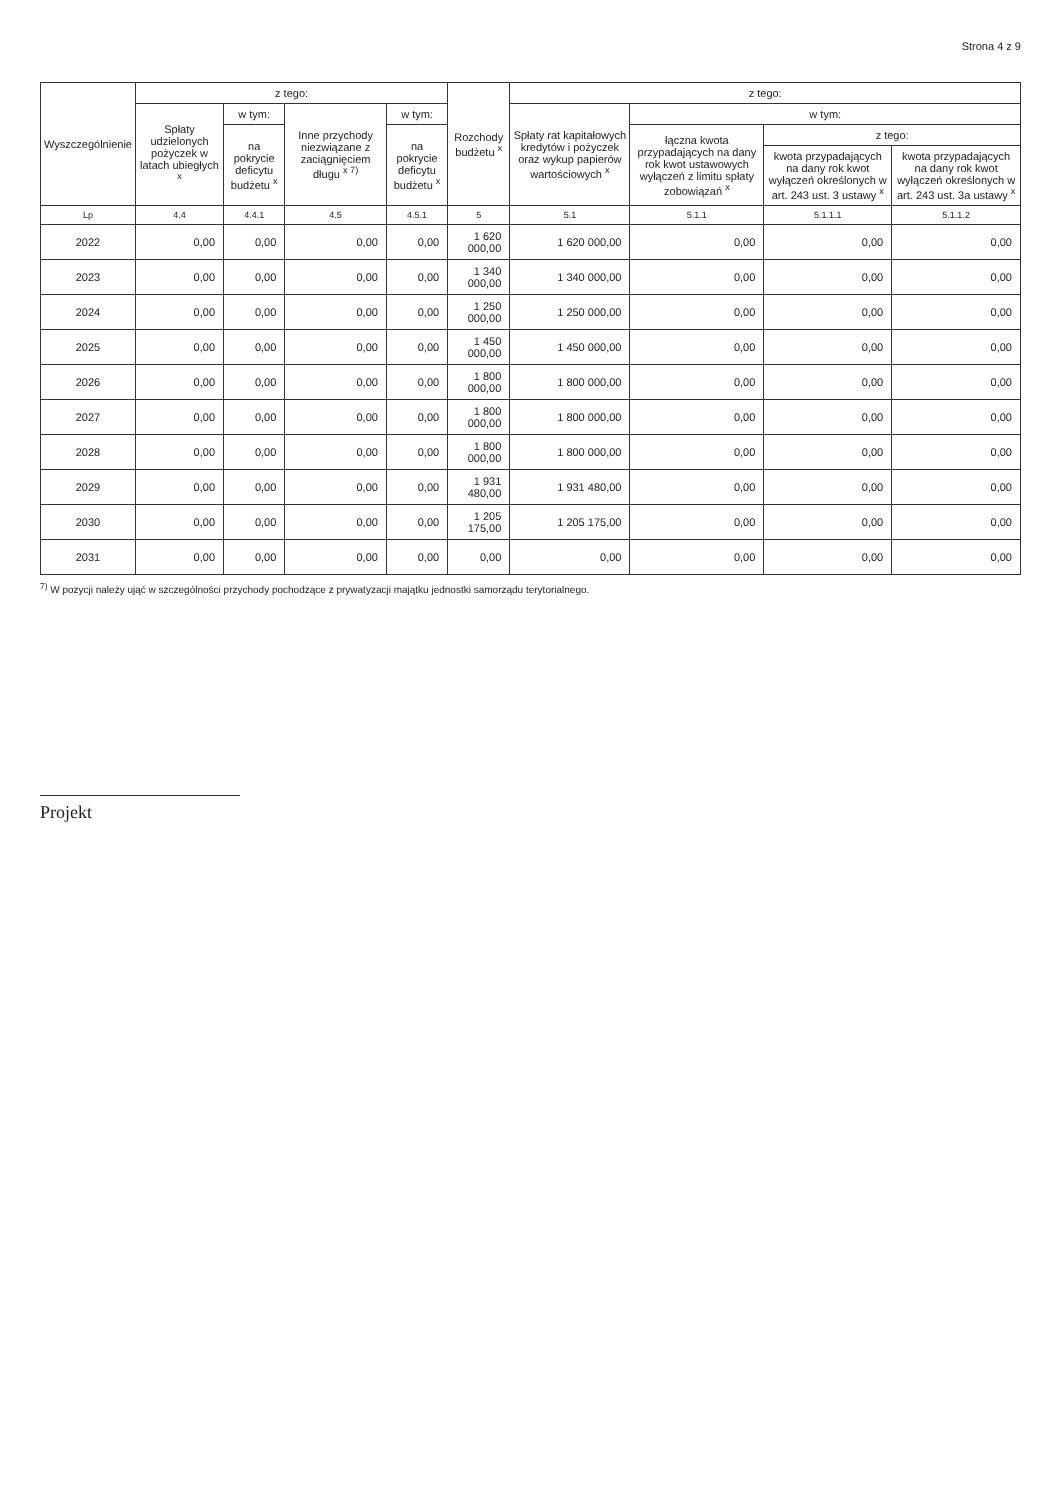Strona 4 z 9
| Wyszczególnienie | z tego: | | | | Rozchody budżetu <sup>x</sup> | z tego: | | | |
| --- | --- | --- | --- | --- | --- | --- | --- | --- | --- |
| | Spłaty udzielonych pożyczek w latach ubiegłych <sup>x</sup> | w tym: | Inne przychody niezwiązane z zaciągnięciem długu <sup>x 7)</sup> | w tym: | | Spłaty rat kapitałowych kredytów i pożyczek oraz wykup papierów wartościowych <sup>x</sup> | w tym: | | |
| | | na pokrycie deficytu budżetu <sup>x</sup> | | na pokrycie deficytu budżetu <sup>x</sup> | | | łączna kwota przypadających na dany rok kwot ustawowych wyłączeń z limitu spłaty zobowiązań <sup>x</sup> | z tego: | |
| | | | | | | | | kwota przypadających na dany rok kwot wyłączeń określonych w art. 243 ust. 3 ustawy <sup>x</sup> | kwota przypadających na dany rok kwot wyłączeń określonych w art. 243 ust. 3a ustawy <sup>x</sup> |
| Lp | 4.4 | 4.4.1 | 4.5 | 4.5.1 | 5 | 5.1 | 5.1.1 | 5.1.1.1 | 5.1.1.2 |
| 2022 | 0,00 | 0,00 | 0,00 | 0,00 | 1 620 000,00 | 1 620 000,00 | 0,00 | 0,00 | 0,00 |
| 2023 | 0,00 | 0,00 | 0,00 | 0,00 | 1 340 000,00 | 1 340 000,00 | 0,00 | 0,00 | 0,00 |
| 2024 | 0,00 | 0,00 | 0,00 | 0,00 | 1 250 000,00 | 1 250 000,00 | 0,00 | 0,00 | 0,00 |
| 2025 | 0,00 | 0,00 | 0,00 | 0,00 | 1 450 000,00 | 1 450 000,00 | 0,00 | 0,00 | 0,00 |
| 2026 | 0,00 | 0,00 | 0,00 | 0,00 | 1 800 000,00 | 1 800 000,00 | 0,00 | 0,00 | 0,00 |
| 2027 | 0,00 | 0,00 | 0,00 | 0,00 | 1 800 000,00 | 1 800 000,00 | 0,00 | 0,00 | 0,00 |
| 2028 | 0,00 | 0,00 | 0,00 | 0,00 | 1 800 000,00 | 1 800 000,00 | 0,00 | 0,00 | 0,00 |
| 2029 | 0,00 | 0,00 | 0,00 | 0,00 | 1 931 480,00 | 1 931 480,00 | 0,00 | 0,00 | 0,00 |
| 2030 | 0,00 | 0,00 | 0,00 | 0,00 | 1 205 175,00 | 1 205 175,00 | 0,00 | 0,00 | 0,00 |
| 2031 | 0,00 | 0,00 | 0,00 | 0,00 | 0,00 | 0,00 | 0,00 | 0,00 | 0,00 |
<sup>7)</sup> W pozycji należy ująć w szczególności przychody pochodzące z prywatyzacji majątku jednostki samorządu terytorialnego.
Projekt